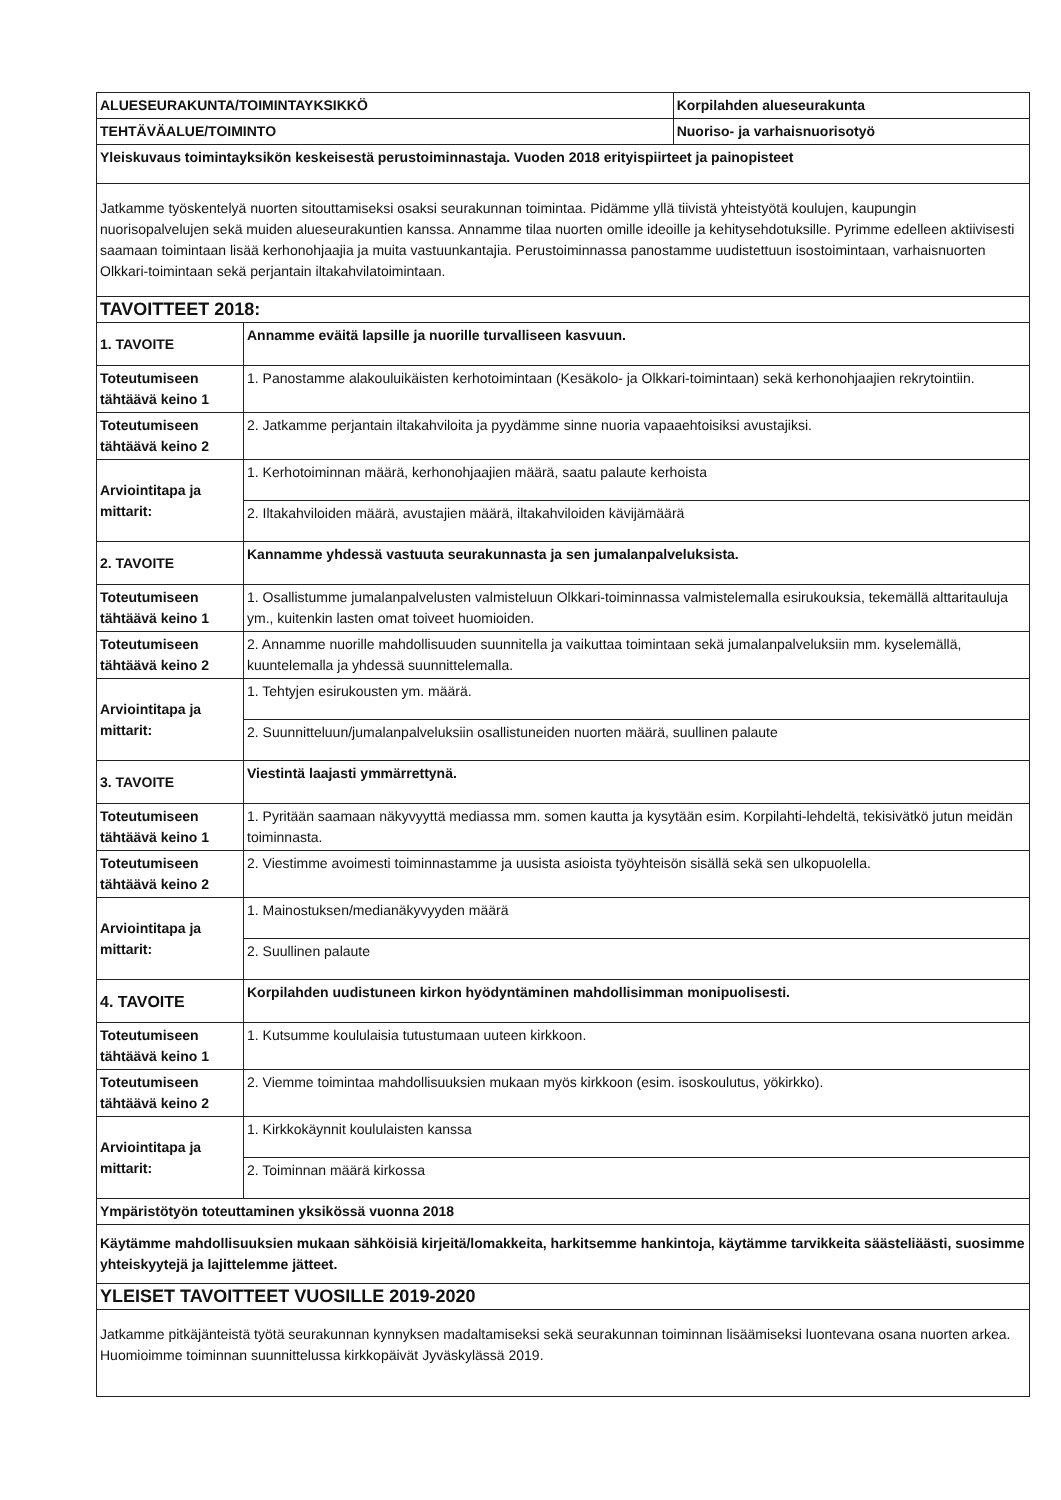| ALUESEURAKUNTA/TOIMINTAYKSIKKÖ | | Korpilahden alueseurakunta |
| TEHTÄVÄALUE/TOIMINTO | | Nuoriso- ja varhaisnuorisotyö |
| Yleiskuvaus toimintayksikön keskeisestä perustoiminnastaja. Vuoden 2018 erityispiirteet ja painopisteet | | |
| Jatkamme työskentelyä nuorten sitouttamiseksi osaksi seurakunnan toimintaa. Pidämme yllä tiivistä yhteistyötä koulujen, kaupungin nuorisopalvelujen sekä muiden alueseurakuntien kanssa. Annamme tilaa nuorten omille ideoille ja kehitysehdotuksille. Pyrimme edelleen aktiivisesti saamaan toimintaan lisää kerhonohjaajia ja muita vastuunkantajia. Perustoiminnassa panostamme uudistettuun isostoimintaan, varhaisnuorten Olkkari-toimintaan sekä perjantain iltakahvilatoimintaan. | | |
| TAVOITTEET 2018: | | |
| 1. TAVOITE | Annamme eväitä lapsille ja nuorille turvalliseen kasvuun. | |
| Toteutumiseen tähtäävä keino 1 | 1. Panostamme alakouluikäisten kerhotoimintaan (Kesäkolo- ja Olkkari-toimintaan) sekä kerhonohjaajien rekrytointiin. | |
| Toteutumiseen tähtäävä keino 2 | 2. Jatkamme perjantain iltakahviloita ja pyydämme sinne nuoria vapaaehtoisiksi avustajiksi. | |
| Arviointitapa ja mittarit: | 1. Kerhotoiminnan määrä, kerhonohjaajien määrä, saatu palaute kerhoista | |
| | 2. Iltakahviloiden määrä, avustajien määrä, iltakahviloiden kävijämäärä | |
| 2. TAVOITE | Kannamme yhdessä vastuuta seurakunnasta ja sen jumalanpalveluksista. | |
| Toteutumiseen tähtäävä keino 1 | 1. Osallistumme jumalanpalvelusten valmisteluun Olkkari-toiminnassa valmistelemalla esirukouksia, tekemällä alttaritauluja ym., kuitenkin lasten omat toiveet huomioiden. | |
| Toteutumiseen tähtäävä keino 2 | 2. Annamme nuorille mahdollisuuden suunnitella ja vaikuttaa toimintaan sekä jumalanpalveluksiin mm. kyselemällä, kuuntelemalla ja yhdessä suunnittelemalla. | |
| Arviointitapa ja mittarit: | 1. Tehtyjen esirukousten ym. määrä. | |
| | 2. Suunnitteluun/jumalanpalveluksiin osallistuneiden nuorten määrä, suullinen palaute | |
| 3. TAVOITE | Viestintä laajasti ymmärrettynä. | |
| Toteutumiseen tähtäävä keino 1 | 1. Pyritään saamaan näkyvyyttä mediassa mm. somen kautta ja kysytään esim. Korpilahti-lehdeltä, tekisivätkö jutun meidän toiminnasta. | |
| Toteutumiseen tähtäävä keino 2 | 2. Viestimme avoimesti toiminnastamme ja uusista asioista työyhteisön sisällä sekä sen ulkopuolella. | |
| Arviointitapa ja mittarit: | 1. Mainostuksen/medianäkyvyyden määrä | |
| | 2. Suullinen palaute | |
| 4. TAVOITE | Korpilahden uudistuneen kirkon hyödyntäminen mahdollisimman monipuolisesti. | |
| Toteutumiseen tähtäävä keino 1 | 1. Kutsumme koululaisia tutustumaan uuteen kirkkoon. | |
| Toteutumiseen tähtäävä keino 2 | 2. Viemme toimintaa mahdollisuuksien mukaan myös kirkkoon (esim. isoskoulutus, yökirkko). | |
| Arviointitapa ja mittarit: | 1. Kirkkokäynnit koululaisten kanssa | |
| | 2. Toiminnan määrä kirkossa | |
| Ympäristötyön toteuttaminen yksikössä vuonna 2018 | | |
| Käytämme mahdollisuuksien mukaan sähköisiä kirjeitä/lomakkeita, harkitsemme hankintoja, käytämme tarvikkeita säästeliäästi, suosimme yhteiskyytejä ja lajittelemme jätteet. | | |
| YLEISET TAVOITTEET VUOSILLE 2019-2020 | | |
| Jatkamme pitkäjänteistä työtä seurakunnan kynnyksen madaltamiseksi sekä seurakunnan toiminnan lisäämiseksi luontevana osana nuorten arkea. Huomioimme toiminnan suunnittelussa kirkkopäivät Jyväskylässä 2019. | | |